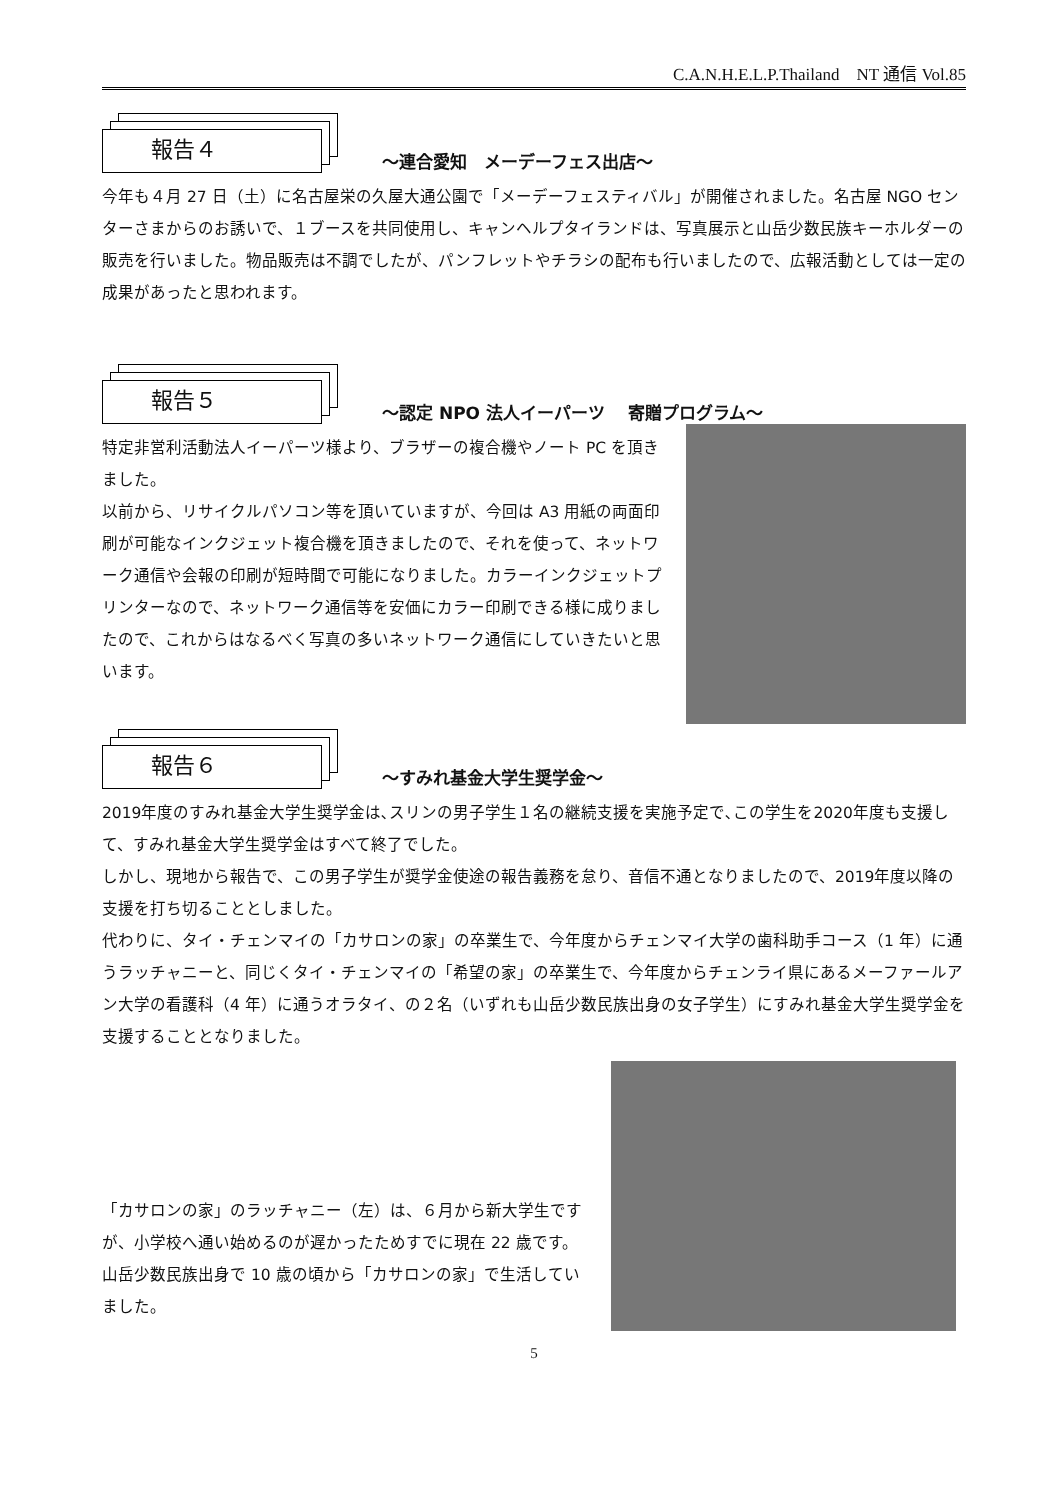C.A.N.H.E.L.P.Thailand　NT 通信 Vol.85
報告４
～連合愛知　メーデーフェス出店～
今年も４月 27 日（土）に名古屋栄の久屋大通公園で「メーデーフェスティバル」が開催されました。名古屋 NGO センターさまからのお誘いで、１ブースを共同使用し、キャンヘルプタイランドは、写真展示と山岳少数民族キーホルダーの販売を行いました。物品販売は不調でしたが、パンフレットやチラシの配布も行いましたので、広報活動としては一定の成果があったと思われます。
報告５
～認定 NPO 法人イーパーツ　 寄贈プログラム～
特定非営利活動法人イーパーツ様より、ブラザーの複合機やノート PC を頂きました。
以前から、リサイクルパソコン等を頂いていますが、今回は A3 用紙の両面印刷が可能なインクジェット複合機を頂きましたので、それを使って、ネットワーク通信や会報の印刷が短時間で可能になりました。カラーインクジェットプリンターなので、ネットワーク通信等を安価にカラー印刷できる様に成りましたので、これからはなるべく写真の多いネットワーク通信にしていきたいと思います。
報告６
～すみれ基金大学生奨学金～
2019年度のすみれ基金大学生奨学金は､スリンの男子学生１名の継続支援を実施予定で､この学生を2020年度も支援して、すみれ基金大学生奨学金はすべて終了でした。
しかし、現地から報告で、この男子学生が奨学金使途の報告義務を怠り、音信不通となりましたので、2019年度以降の支援を打ち切ることとしました。
代わりに、タイ・チェンマイの「カサロンの家」の卒業生で、今年度からチェンマイ大学の歯科助手コース（1 年）に通うラッチャニーと、同じくタイ・チェンマイの「希望の家」の卒業生で、今年度からチェンライ県にあるメーファールアン大学の看護科（4 年）に通うオラタイ、の２名（いずれも山岳少数民族出身の女子学生）にすみれ基金大学生奨学金を支援することとなりました。
「カサロンの家」のラッチャニー（左）は、６月から新大学生ですが、小学校へ通い始めるのが遅かったためすでに現在 22 歳です。山岳少数民族出身で 10 歳の頃から「カサロンの家」で生活していました。
5